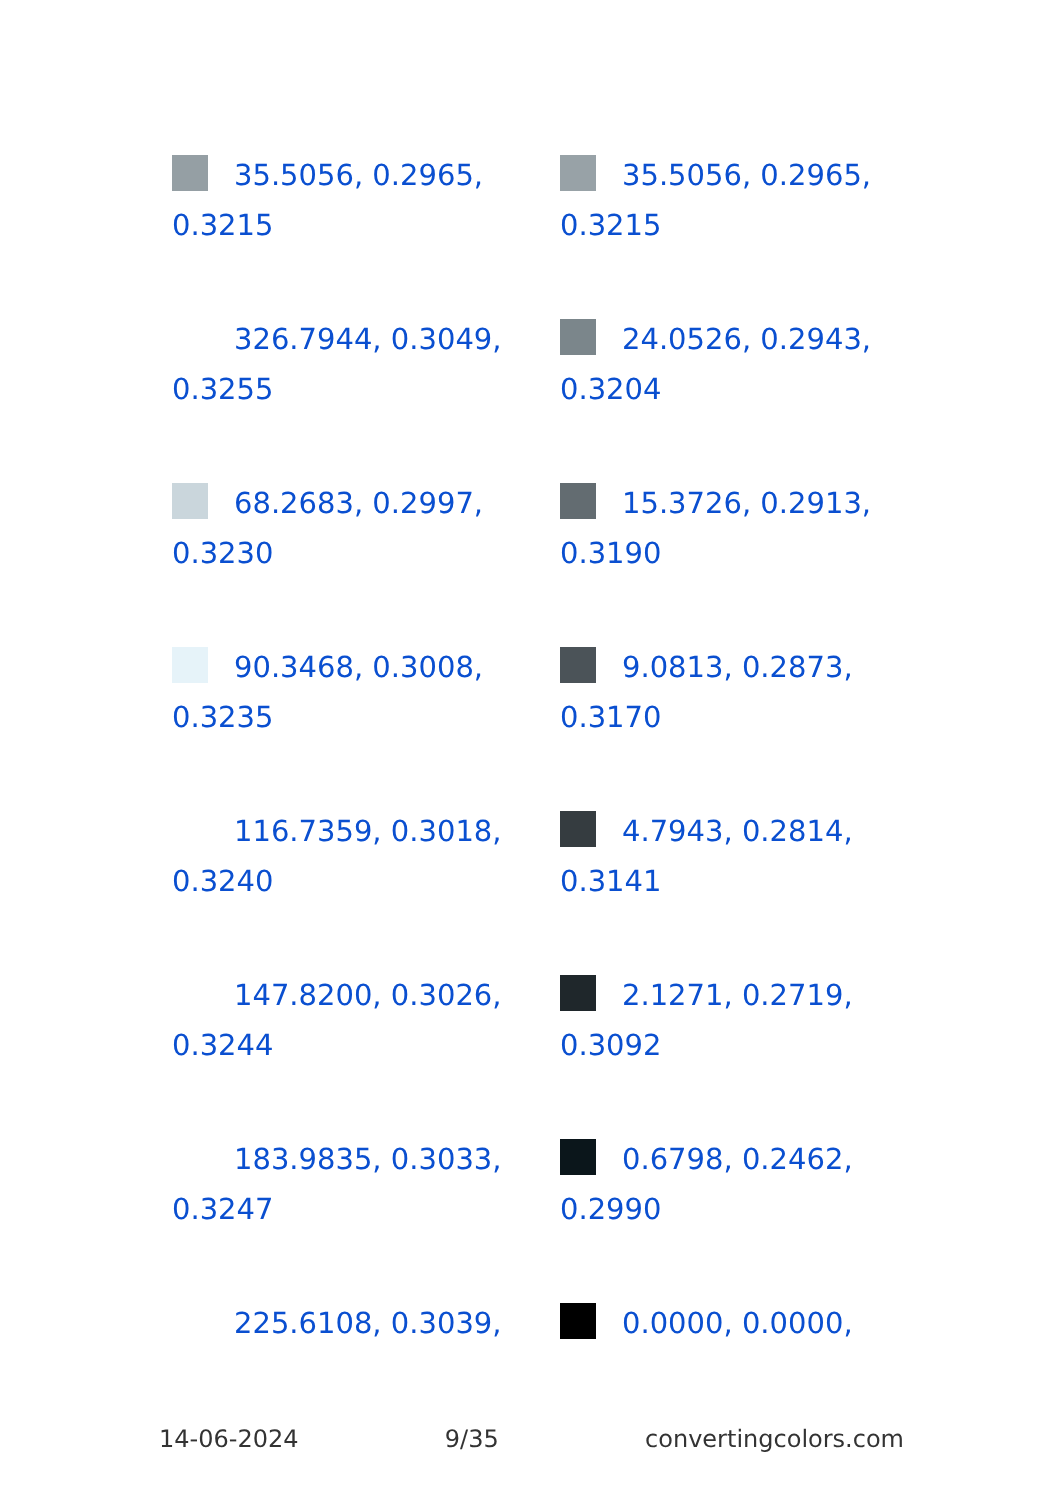35.5056, 0.2965, 0.3215
35.5056, 0.2965, 0.3215
326.7944, 0.3049, 0.3255
24.0526, 0.2943, 0.3204
68.2683, 0.2997, 0.3230
15.3726, 0.2913, 0.3190
90.3468, 0.3008, 0.3235
9.0813, 0.2873, 0.3170
116.7359, 0.3018, 0.3240
4.7943, 0.2814, 0.3141
147.8200, 0.3026, 0.3244
2.1271, 0.2719, 0.3092
183.9835, 0.3033, 0.3247
0.6798, 0.2462, 0.2990
225.6108, 0.3039,
0.0000, 0.0000,
14-06-2024 9/35 convertingcolors.com